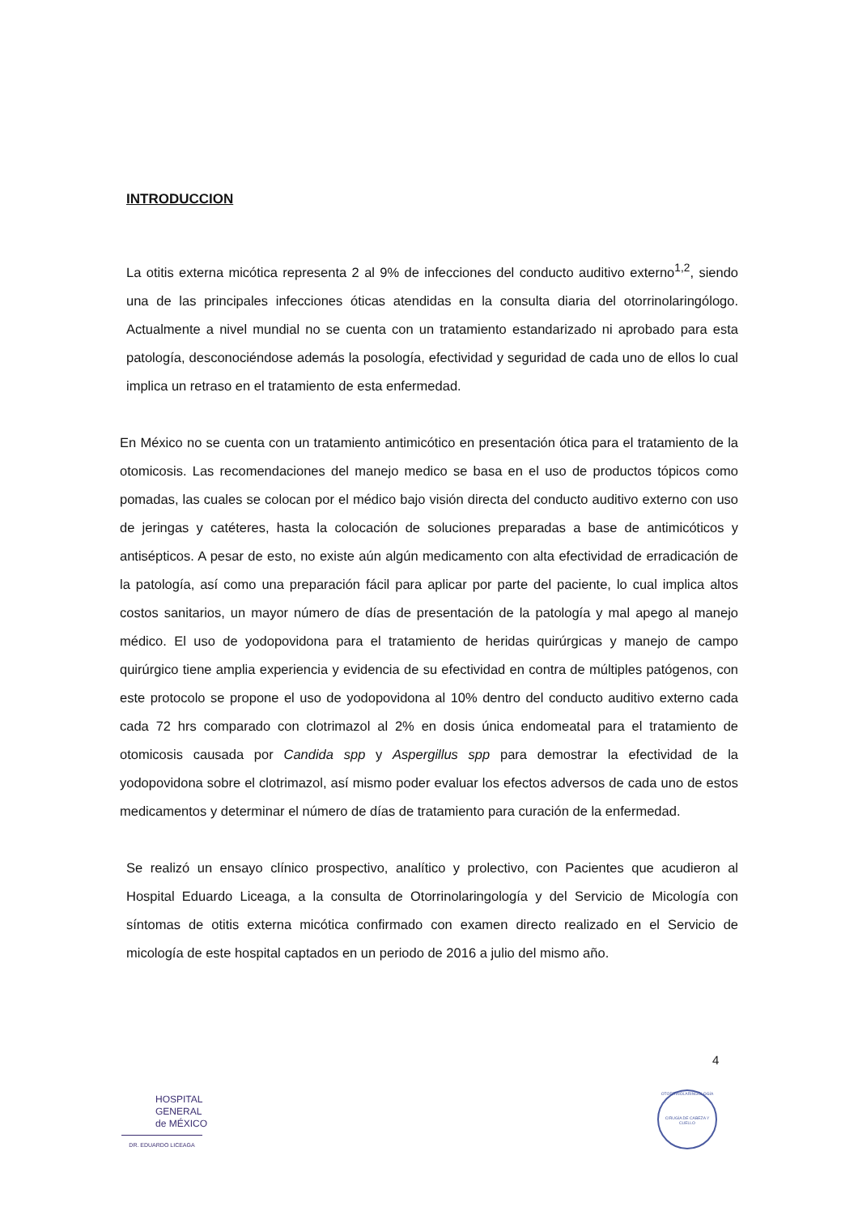INTRODUCCION
La otitis externa micótica representa 2 al 9% de infecciones del conducto auditivo externo<sup>1,2</sup>, siendo una de las principales infecciones óticas atendidas en la consulta diaria del otorrinolaringólogo. Actualmente a nivel mundial no se cuenta con un tratamiento estandarizado ni aprobado para esta patología, desconociéndose además la posología, efectividad y seguridad de cada uno de ellos lo cual implica un retraso en el tratamiento de esta enfermedad.
En México no se cuenta con un tratamiento antimicótico en presentación ótica para el tratamiento de la otomicosis. Las recomendaciones del manejo medico se basa en el uso de productos tópicos como pomadas, las cuales se colocan por el médico bajo visión directa del conducto auditivo externo con uso de jeringas y catéteres, hasta la colocación de soluciones preparadas a base de antimicóticos y antisépticos. A pesar de esto, no existe aún algún medicamento con alta efectividad de erradicación de la patología, así como una preparación fácil para aplicar por parte del paciente, lo cual implica altos costos sanitarios, un mayor número de días de presentación de la patología y mal apego al manejo médico. El uso de yodopovidona para el tratamiento de heridas quirúrgicas y manejo de campo quirúrgico tiene amplia experiencia y evidencia de su efectividad en contra de múltiples patógenos, con este protocolo se propone el uso de yodopovidona al 10% dentro del conducto auditivo externo cada cada 72 hrs comparado con clotrimazol al 2% en dosis única endomeatal para el tratamiento de otomicosis causada por Candida spp y Aspergillus spp para demostrar la efectividad de la yodopovidona sobre el clotrimazol, así mismo poder evaluar los efectos adversos de cada uno de estos medicamentos y determinar el número de días de tratamiento para curación de la enfermedad.
Se realizó un ensayo clínico prospectivo, analítico y prolectivo, con Pacientes que acudieron al Hospital Eduardo Liceaga, a la consulta de Otorrinolaringología y del Servicio de Micología con síntomas de otitis externa micótica confirmado con examen directo realizado en el Servicio de micología de este hospital captados en un periodo de 2016 a julio del mismo año.
4
HOSPITAL
GENERAL
de MÉXICO
DR. EDUARDO LICEAGA
OTORRINOLARINGOLOGÍA
CIRUGÍA DE CABEZA Y CUELLO